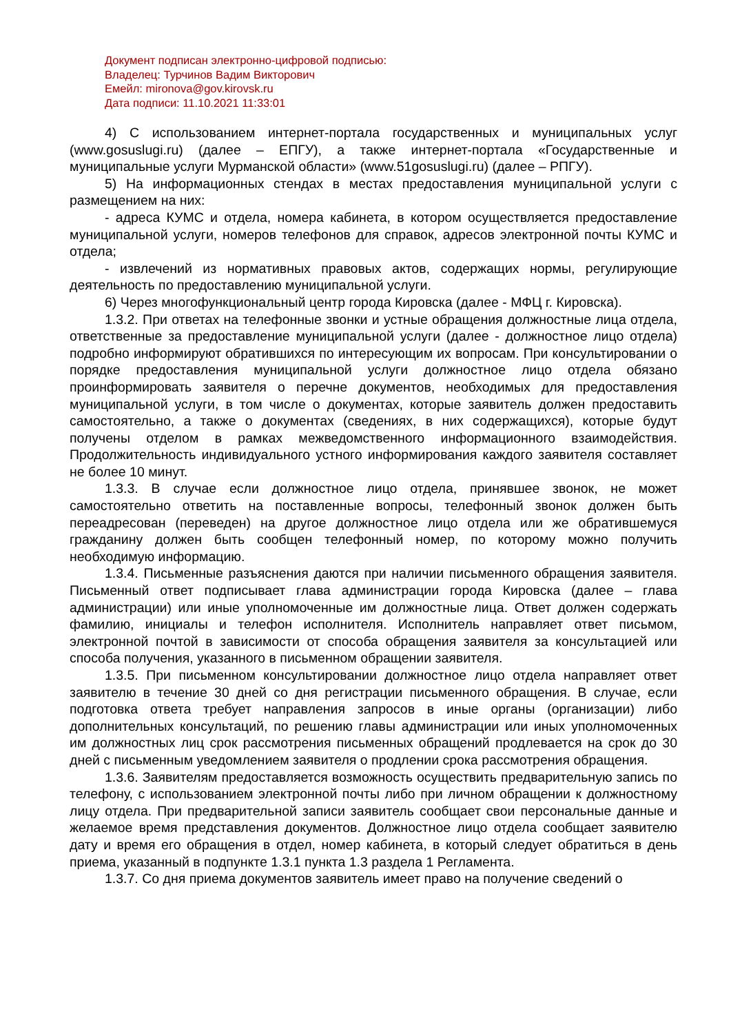Документ подписан электронно-цифровой подписью:
Владелец: Турчинов Вадим Викторович
Емейл: mironova@gov.kirovsk.ru
Дата подписи: 11.10.2021 11:33:01
4) С использованием интернет-портала государственных и муниципальных услуг (www.gosuslugi.ru) (далее – ЕПГУ), а также интернет-портала «Государственные и муниципальные услуги Мурманской области» (www.51gosuslugi.ru) (далее – РПГУ).
5) На информационных стендах в местах предоставления муниципальной услуги с размещением на них:
- адреса КУМС и отдела, номера кабинета, в котором осуществляется предоставление муниципальной услуги, номеров телефонов для справок, адресов электронной почты КУМС и отдела;
- извлечений из нормативных правовых актов, содержащих нормы, регулирующие деятельность по предоставлению муниципальной услуги.
6) Через многофункциональный центр города Кировска (далее - МФЦ г. Кировска).
1.3.2. При ответах на телефонные звонки и устные обращения должностные лица отдела, ответственные за предоставление муниципальной услуги (далее - должностное лицо отдела) подробно информируют обратившихся по интересующим их вопросам. При консультировании о порядке предоставления муниципальной услуги должностное лицо отдела обязано проинформировать заявителя о перечне документов, необходимых для предоставления муниципальной услуги, в том числе о документах, которые заявитель должен предоставить самостоятельно, а также о документах (сведениях, в них содержащихся), которые будут получены отделом в рамках межведомственного информационного взаимодействия. Продолжительность индивидуального устного информирования каждого заявителя составляет не более 10 минут.
1.3.3. В случае если должностное лицо отдела, принявшее звонок, не может самостоятельно ответить на поставленные вопросы, телефонный звонок должен быть переадресован (переведен) на другое должностное лицо отдела или же обратившемуся гражданину должен быть сообщен телефонный номер, по которому можно получить необходимую информацию.
1.3.4. Письменные разъяснения даются при наличии письменного обращения заявителя. Письменный ответ подписывает глава администрации города Кировска (далее – глава администрации) или иные уполномоченные им должностные лица. Ответ должен содержать фамилию, инициалы и телефон исполнителя. Исполнитель направляет ответ письмом, электронной почтой в зависимости от способа обращения заявителя за консультацией или способа получения, указанного в письменном обращении заявителя.
1.3.5. При письменном консультировании должностное лицо отдела направляет ответ заявителю в течение 30 дней со дня регистрации письменного обращения. В случае, если подготовка ответа требует направления запросов в иные органы (организации) либо дополнительных консультаций, по решению главы администрации или иных уполномоченных им должностных лиц срок рассмотрения письменных обращений продлевается на срок до 30 дней с письменным уведомлением заявителя о продлении срока рассмотрения обращения.
1.3.6. Заявителям предоставляется возможность осуществить предварительную запись по телефону, с использованием электронной почты либо при личном обращении к должностному лицу отдела. При предварительной записи заявитель сообщает свои персональные данные и желаемое время представления документов. Должностное лицо отдела сообщает заявителю дату и время его обращения в отдел, номер кабинета, в который следует обратиться в день приема, указанный в подпункте 1.3.1 пункта 1.3 раздела 1 Регламента.
1.3.7. Со дня приема документов заявитель имеет право на получение сведений о